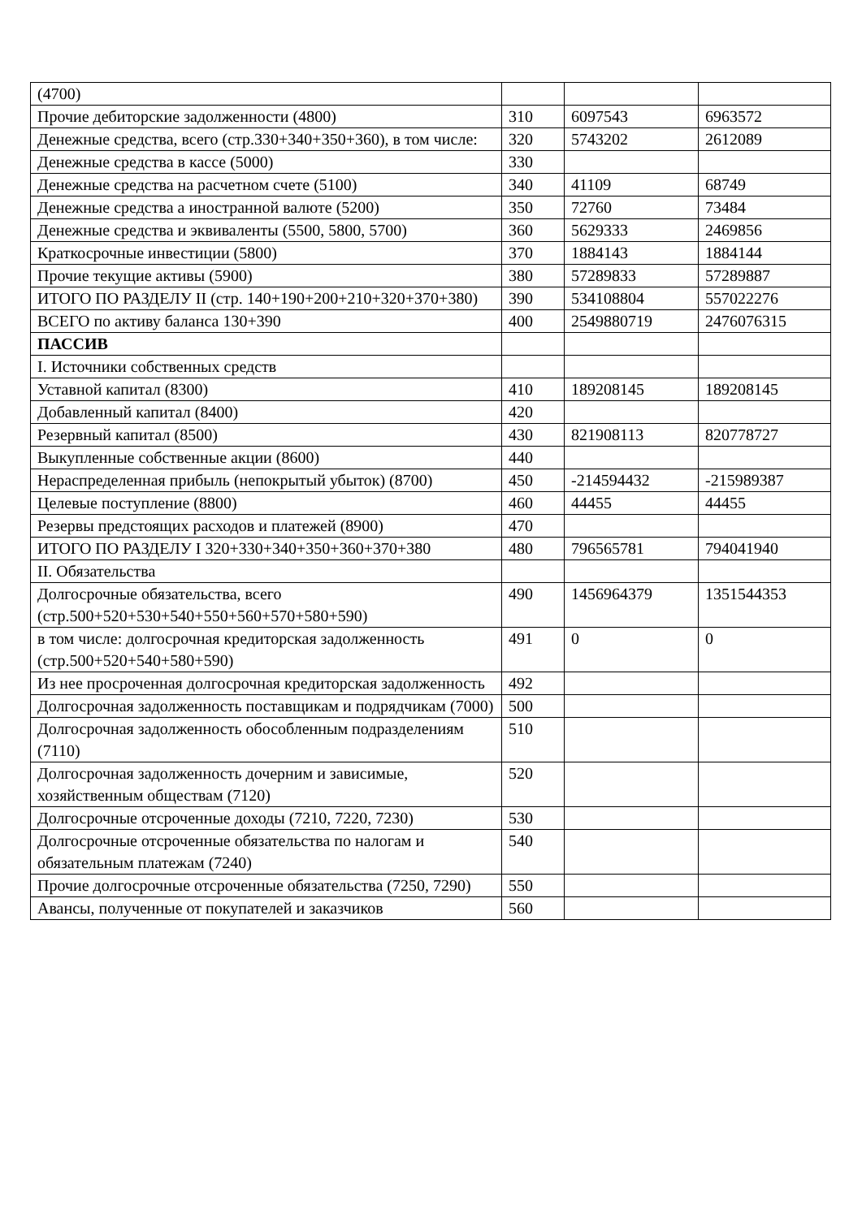| (4700) | | | |
| Прочие дебиторские задолженности (4800) | 310 | 6097543 | 6963572 |
| Денежные средства, всего (стр.330+340+350+360), в том числе: | 320 | 5743202 | 2612089 |
| Денежные средства в кассе (5000) | 330 | | |
| Денежные средства на расчетном счете (5100) | 340 | 41109 | 68749 |
| Денежные средства а иностранной валюте (5200) | 350 | 72760 | 73484 |
| Денежные средства и эквиваленты (5500, 5800, 5700) | 360 | 5629333 | 2469856 |
| Краткосрочные инвестиции (5800) | 370 | 1884143 | 1884144 |
| Прочие текущие активы (5900) | 380 | 57289833 | 57289887 |
| ИТОГО ПО РАЗДЕЛУ II (стр. 140+190+200+210+320+370+380) | 390 | 534108804 | 557022276 |
| ВСЕГО по активу баланса 130+390 | 400 | 2549880719 | 2476076315 |
| ПАССИВ | | | |
| I. Источники собственных средств | | | |
| Уставной капитал (8300) | 410 | 189208145 | 189208145 |
| Добавленный капитал (8400) | 420 | | |
| Резервный капитал (8500) | 430 | 821908113 | 820778727 |
| Выкупленные собственные акции (8600) | 440 | | |
| Нераспределенная прибыль (непокрытый убыток) (8700) | 450 | -214594432 | -215989387 |
| Целевые поступление (8800) | 460 | 44455 | 44455 |
| Резервы предстоящих расходов и платежей (8900) | 470 | | |
| ИТОГО ПО РАЗДЕЛУ I 320+330+340+350+360+370+380 | 480 | 796565781 | 794041940 |
| II. Обязательства | | | |
| Долгосрочные обязательства, всего (стр.500+520+530+540+550+560+570+580+590) | 490 | 1456964379 | 1351544353 |
| в том числе: долгосрочная кредиторская задолженность (стр.500+520+540+580+590) | 491 | 0 | 0 |
| Из нее просроченная долгосрочная кредиторская задолженность | 492 | | |
| Долгосрочная задолженность поставщикам и подрядчикам (7000) | 500 | | |
| Долгосрочная задолженность обособленным подразделениям (7110) | 510 | | |
| Долгосрочная задолженность дочерним и зависимые, хозяйственным обществам (7120) | 520 | | |
| Долгосрочные отсроченные доходы (7210, 7220, 7230) | 530 | | |
| Долгосрочные отсроченные обязательства по налогам и обязательным платежам (7240) | 540 | | |
| Прочие долгосрочные отсроченные обязательства (7250, 7290) | 550 | | |
| Авансы, полученные от покупателей и заказчиков | 560 | | |